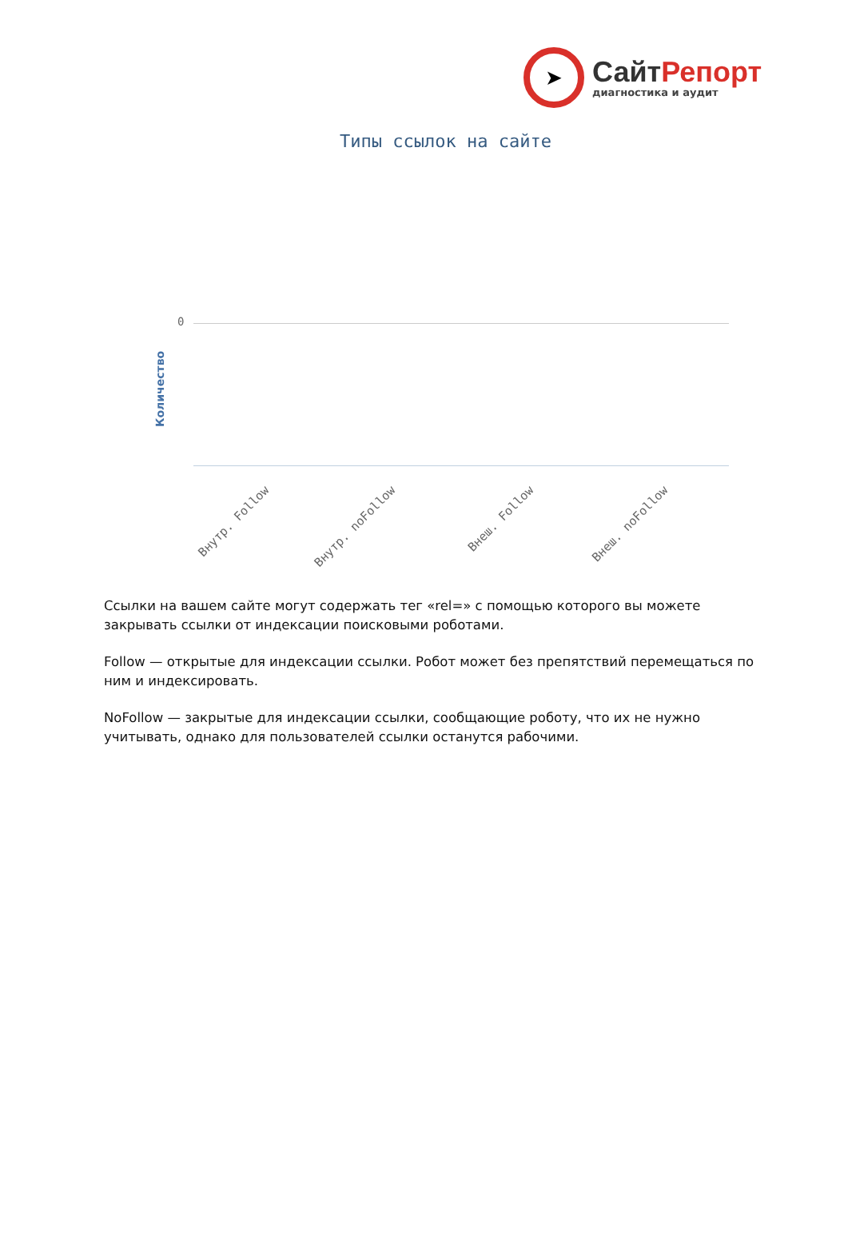➤
СайтРепорт
диагностика и аудит
Типы ссылок на сайте
Количество
0
Внутр. Follow Внутр. noFollow Внеш. Follow Внеш. noFollow
Ссылки на вашем сайте могут содержать тег «rel=» с помощью которого вы можете закрывать ссылки от индексации поисковыми роботами.
Follow — открытые для индексации ссылки. Робот может без препятствий перемещаться по ним и индексировать.
NoFollow — закрытые для индексации ссылки, сообщающие роботу, что их не нужно учитывать, однако для пользователей ссылки останутся рабочими.